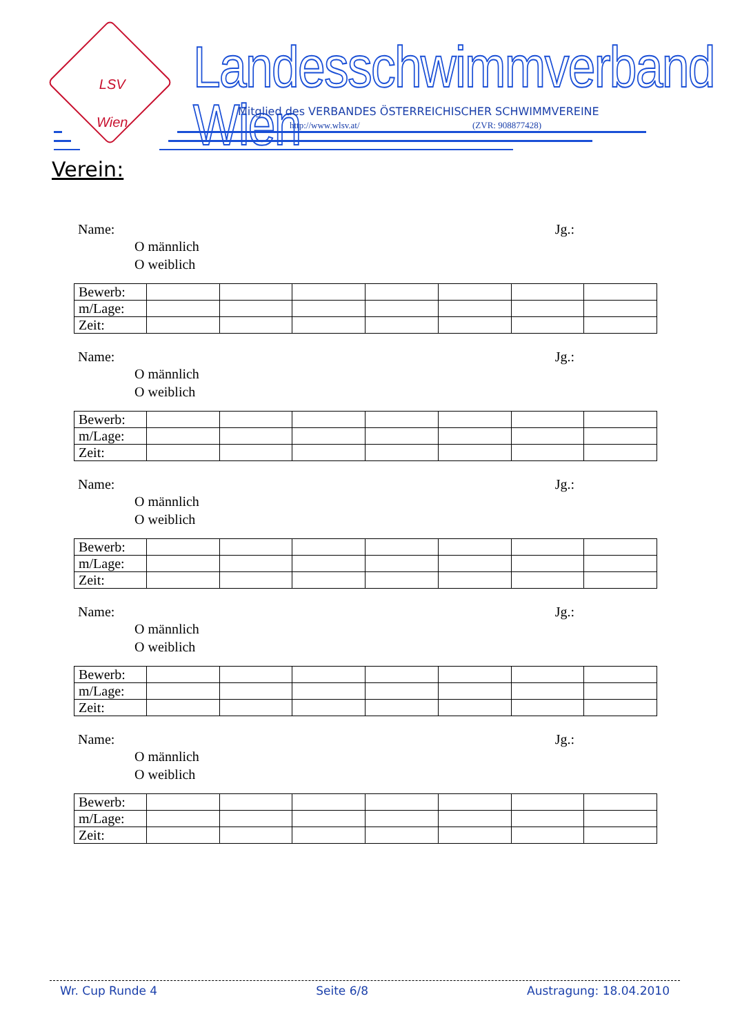LSV
Wien
Landesschwimmverband Wien
Mitglied des VERBANDES ÖSTERREICHISCHER SCHWIMMVEREINE
http://www.wlsv.at/ (ZVR: 908877428)
Verein:
Name: Jg.:
O männlich
O weiblich
| Bewerb: | | | | | | | |
| m/Lage: | | | | | | | |
| Zeit: | | | | | | | |
Name: Jg.:
O männlich
O weiblich
| Bewerb: | | | | | | | |
| m/Lage: | | | | | | | |
| Zeit: | | | | | | | |
Name: Jg.:
O männlich
O weiblich
| Bewerb: | | | | | | | |
| m/Lage: | | | | | | | |
| Zeit: | | | | | | | |
Name: Jg.:
O männlich
O weiblich
| Bewerb: | | | | | | | |
| m/Lage: | | | | | | | |
| Zeit: | | | | | | | |
Name: Jg.:
O männlich
O weiblich
| Bewerb: | | | | | | | |
| m/Lage: | | | | | | | |
| Zeit: | | | | | | | |
Wr. Cup Runde 4 Seite 6/8 Austragung: 18.04.2010